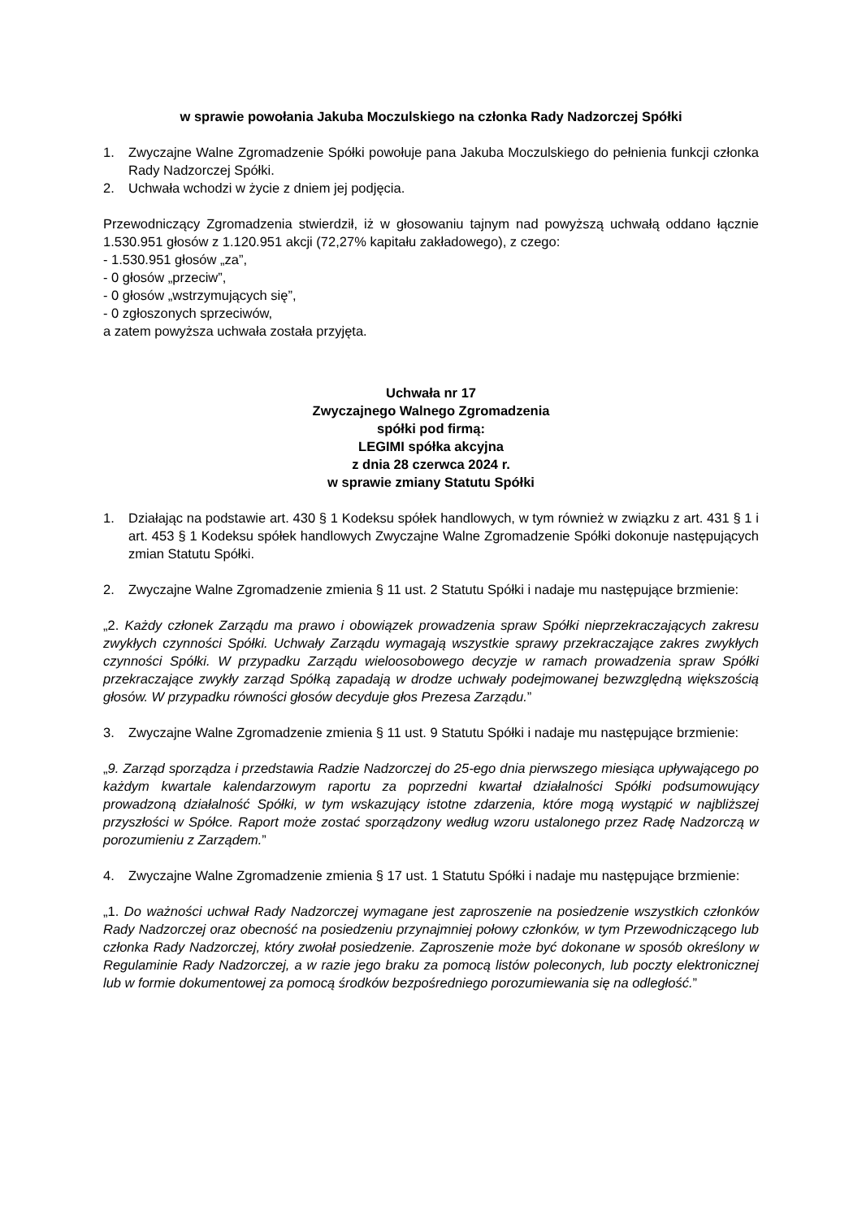w sprawie powołania Jakuba Moczulskiego na członka Rady Nadzorczej Spółki
1. Zwyczajne Walne Zgromadzenie Spółki powołuje pana Jakuba Moczulskiego do pełnienia funkcji członka Rady Nadzorczej Spółki.
2. Uchwała wchodzi w życie z dniem jej podjęcia.
Przewodniczący Zgromadzenia stwierdził, iż w głosowaniu tajnym nad powyższą uchwałą oddano łącznie 1.530.951 głosów z 1.120.951 akcji (72,27% kapitału zakładowego), z czego:
- 1.530.951 głosów „za”,
- 0 głosów „przeciw”,
- 0 głosów „wstrzymujących się”,
- 0 zgłoszonych sprzeciwów,
a zatem powyższa uchwała została przyjęta.
Uchwała nr 17
Zwyczajnego Walnego Zgromadzenia
spółki pod firmą:
LEGIMI spółka akcyjna
z dnia 28 czerwca 2024 r.
w sprawie zmiany Statutu Spółki
1. Działając na podstawie art. 430 § 1 Kodeksu spółek handlowych, w tym również w związku z art. 431 § 1 i art. 453 § 1 Kodeksu spółek handlowych Zwyczajne Walne Zgromadzenie Spółki dokonuje następujących zmian Statutu Spółki.
2. Zwyczajne Walne Zgromadzenie zmienia § 11 ust. 2 Statutu Spółki i nadaje mu następujące brzmienie:
„2. Każdy członek Zarządu ma prawo i obowiązek prowadzenia spraw Spółki nieprzekraczających zakresu zwykłych czynności Spółki. Uchwały Zarządu wymagają wszystkie sprawy przekraczające zakres zwykłych czynności Spółki. W przypadku Zarządu wieloosobowego decyzje w ramach prowadzenia spraw Spółki przekraczające zwykły zarząd Spółką zapadają w drodze uchwały podejmowanej bezwzględną większością głosów. W przypadku równości głosów decyduje głos Prezesa Zarządu.”
3. Zwyczajne Walne Zgromadzenie zmienia § 11 ust. 9 Statutu Spółki i nadaje mu następujące brzmienie:
„9. Zarząd sporządza i przedstawia Radzie Nadzorczej do 25-ego dnia pierwszego miesiąca upływającego po każdym kwartale kalendarzowym raportu za poprzedni kwartał działalności Spółki podsumowujący prowadzoną działalność Spółki, w tym wskazujący istotne zdarzenia, które mogą wystąpić w najbliższej przyszłości w Spółce. Raport może zostać sporządzony według wzoru ustalonego przez Radę Nadzorczą w porozumieniu z Zarządem.”
4. Zwyczajne Walne Zgromadzenie zmienia § 17 ust. 1 Statutu Spółki i nadaje mu następujące brzmienie:
„1. Do ważności uchwał Rady Nadzorczej wymagane jest zaproszenie na posiedzenie wszystkich członków Rady Nadzorczej oraz obecność na posiedzeniu przynajmniej połowy członków, w tym Przewodniczącego lub członka Rady Nadzorczej, który zwołał posiedzenie. Zaproszenie może być dokonane w sposób określony w Regulaminie Rady Nadzorczej, a w razie jego braku za pomocą listów poleconych, lub poczty elektronicznej lub w formie dokumentowej za pomocą środków bezpośredniego porozumiewania się na odległość.”